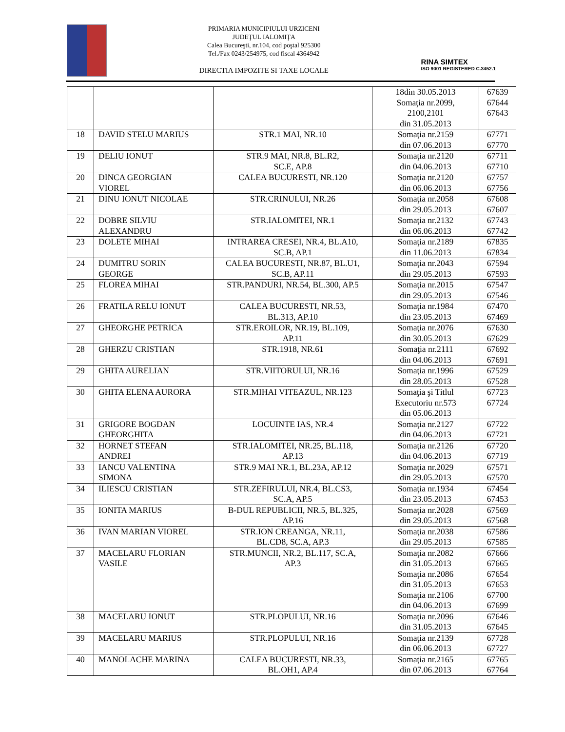PRIMARIA MUNICIPIULUI URZICENI
JUDEŢUL IALOMIŢA
Calea Bucureşti, nr.104, cod poştal 925300
Tel./Fax 0243/254975, cod fiscal 4364942
DIRECTIA IMPOZITE SI TAXE LOCALE
RINA SIMTEX
ISO 9001 REGISTERED C.3452.1
| | | | 18din 30.05.2013 Somaţia nr.2099, 2100,2101 din 31.05.2013 | 67639 67644 67643 |
| 18 | DAVID STELU MARIUS | STR.1 MAI, NR.10 | Somaţia nr.2159 din 07.06.2013 | 67771 67770 |
| 19 | DELIU IONUT | STR.9 MAI, NR.8, BL.R2, SC.E, AP.8 | Somaţia nr.2120 din 04.06.2013 | 67711 67710 |
| 20 | DINCA GEORGIAN VIOREL | CALEA BUCURESTI, NR.120 | Somaţia nr.2120 din 06.06.2013 | 67757 67756 |
| 21 | DINU IONUT NICOLAE | STR.CRINULUI, NR.26 | Somaţia nr.2058 din 29.05.2013 | 67608 67607 |
| 22 | DOBRE SILVIU ALEXANDRU | STR.IALOMITEI, NR.1 | Somaţia nr.2132 din 06.06.2013 | 67743 67742 |
| 23 | DOLETE MIHAI | INTRAREA CRESEI, NR.4, BL.A10, SC.B, AP.1 | Somaţia nr.2189 din 11.06.2013 | 67835 67834 |
| 24 | DUMITRU SORIN GEORGE | CALEA BUCURESTI, NR.87, BL.U1, SC.B, AP.11 | Somaţia nr.2043 din 29.05.2013 | 67594 67593 |
| 25 | FLOREA MIHAI | STR.PANDURI, NR.54, BL.300, AP.5 | Somaţia nr.2015 din 29.05.2013 | 67547 67546 |
| 26 | FRATILA RELU IONUT | CALEA BUCURESTI, NR.53, BL.313, AP.10 | Somaţia nr.1984 din 23.05.2013 | 67470 67469 |
| 27 | GHEORGHE PETRICA | STR.EROILOR, NR.19, BL.109, AP.11 | Somaţia nr.2076 din 30.05.2013 | 67630 67629 |
| 28 | GHERZU CRISTIAN | STR.1918, NR.61 | Somaţia nr.2111 din 04.06.2013 | 67692 67691 |
| 29 | GHITA AURELIAN | STR.VIITORULUI, NR.16 | Somaţia nr.1996 din 28.05.2013 | 67529 67528 |
| 30 | GHITA ELENA AURORA | STR.MIHAI VITEAZUL, NR.123 | Somaţia şi Titlul Executoriu nr.573 din 05.06.2013 | 67723 67724 |
| 31 | GRIGORE BOGDAN GHEORGHITA | LOCUINTE IAS, NR.4 | Somaţia nr.2127 din 04.06.2013 | 67722 67721 |
| 32 | HORNET STEFAN ANDREI | STR.IALOMITEI, NR.25, BL.118, AP.13 | Somaţia nr.2126 din 04.06.2013 | 67720 67719 |
| 33 | IANCU VALENTINA SIMONA | STR.9 MAI NR.1, BL.23A, AP.12 | Somaţia nr.2029 din 29.05.2013 | 67571 67570 |
| 34 | ILIESCU CRISTIAN | STR.ZEFIRULUI, NR.4, BL.CS3, SC.A, AP.5 | Somaţia nr.1934 din 23.05.2013 | 67454 67453 |
| 35 | IONITA MARIUS | B-DUL REPUBLICII, NR.5, BL.325, AP.16 | Somaţia nr.2028 din 29.05.2013 | 67569 67568 |
| 36 | IVAN MARIAN VIOREL | STR.ION CREANGA, NR.11, BL.CD8, SC.A, AP.3 | Somaţia nr.2038 din 29.05.2013 | 67586 67585 |
| 37 | MACELARU FLORIAN VASILE | STR.MUNCII, NR.2, BL.117, SC.A, AP.3 | Somaţia nr.2082 din 31.05.2013 Somaţia nr.2086 din 31.05.2013 Somaţia nr.2106 din 04.06.2013 | 67666 67665 67654 67653 67700 67699 |
| 38 | MACELARU IONUT | STR.PLOPULUI, NR.16 | Somaţia nr.2096 din 31.05.2013 | 67646 67645 |
| 39 | MACELARU MARIUS | STR.PLOPULUI, NR.16 | Somaţia nr.2139 din 06.06.2013 | 67728 67727 |
| 40 | MANOLACHE MARINA | CALEA BUCURESTI, NR.33, BL.OH1, AP.4 | Somaţia nr.2165 din 07.06.2013 | 67765 67764 |